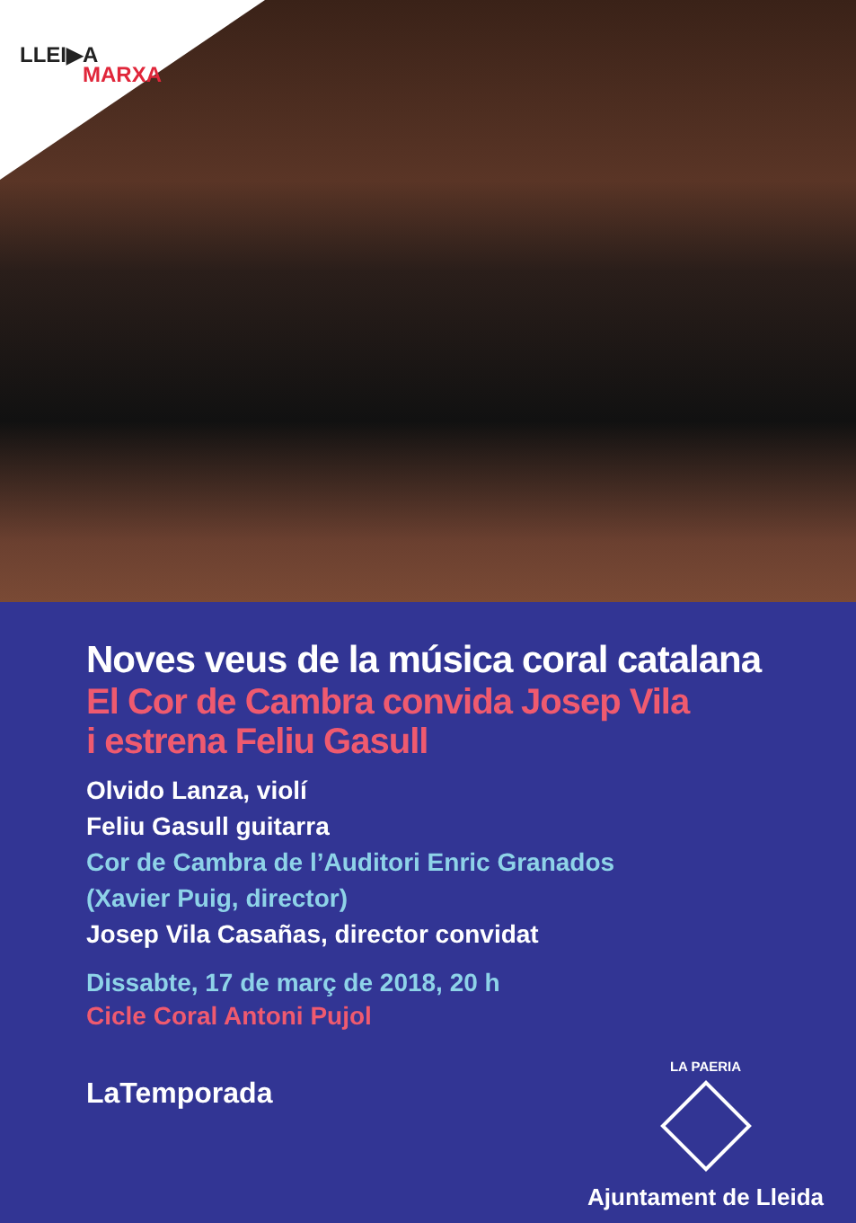LLEI▶A
MARXA
Noves veus de la música coral catalana
El Cor de Cambra convida Josep Vila
i estrena Feliu Gasull
Olvido Lanza, violí
Feliu Gasull guitarra
Cor de Cambra de l’Auditori Enric Granados
(Xavier Puig, director)
Josep Vila Casañas, director convidat
Dissabte, 17 de març de 2018, 20 h
Cicle Coral Antoni Pujol
LaTemporada
LA PAERIA
Ajuntament de Lleida